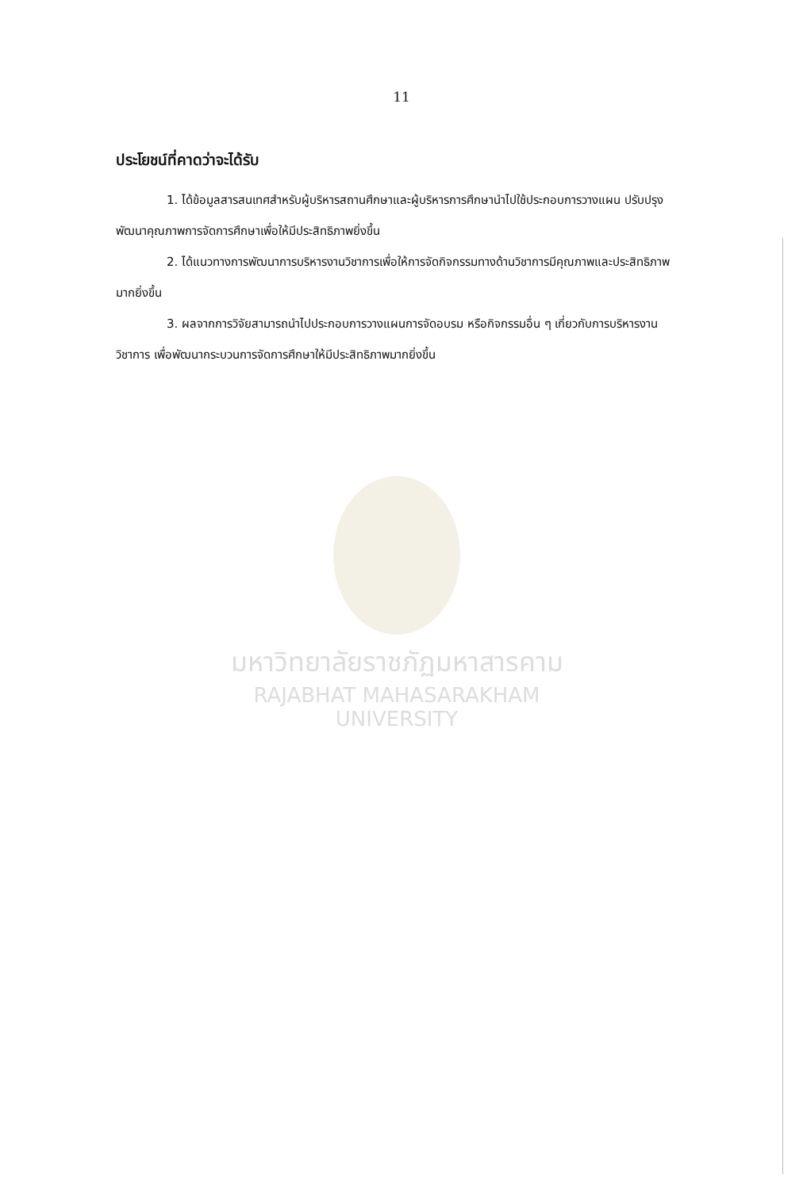มหาวิทยาลัยราชภัฏมหาสารคาม
RAJABHAT MAHASARAKHAM UNIVERSITY
11
ประโยชน์ที่คาดว่าจะได้รับ
1. ได้ข้อมูลสารสนเทศสำหรับผู้บริหารสถานศึกษาและผู้บริหารการศึกษานำไปใช้ประกอบการวางแผน ปรับปรุง พัฒนาคุณภาพการจัดการศึกษาเพื่อให้มีประสิทธิภาพยิ่งขึ้น
2. ได้แนวทางการพัฒนาการบริหารงานวิชาการเพื่อให้การจัดกิจกรรมทางด้านวิชาการมีคุณภาพและประสิทธิภาพมากยิ่งขึ้น
3. ผลจากการวิจัยสามารถนำไปประกอบการวางแผนการจัดอบรม หรือกิจกรรมอื่น ๆ เกี่ยวกับการบริหารงานวิชาการ เพื่อพัฒนากระบวนการจัดการศึกษาให้มีประสิทธิภาพมากยิ่งขึ้น